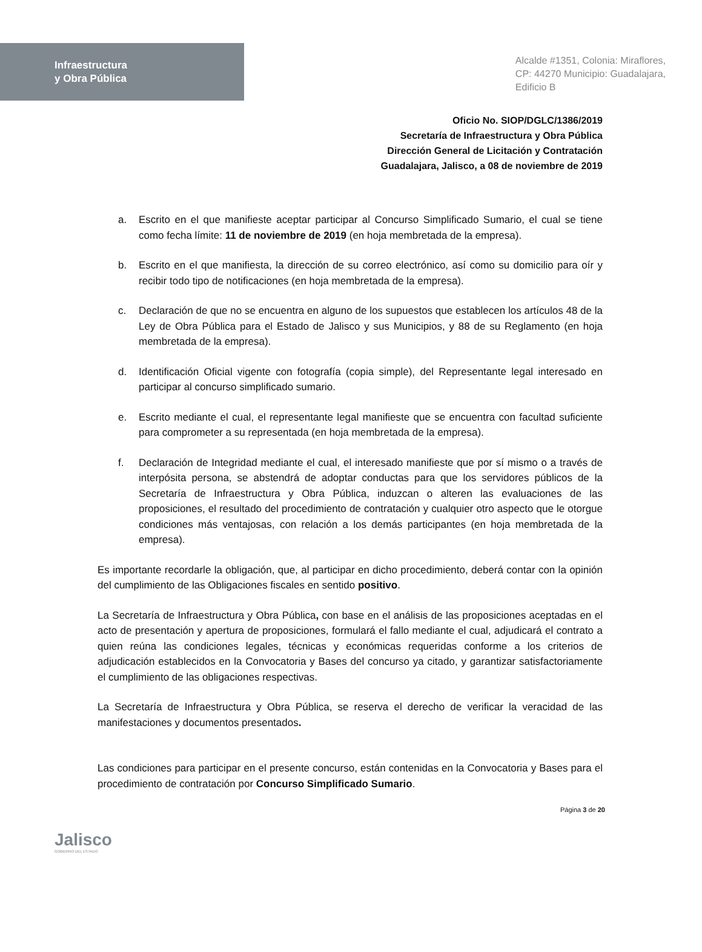Infraestructura
y Obra Pública
Alcalde #1351, Colonia: Miraflores,
CP: 44270 Municipio: Guadalajara,
Edificio B
Oficio No. SIOP/DGLC/1386/2019
Secretaría de Infraestructura y Obra Pública
Dirección General de Licitación y Contratación
Guadalajara, Jalisco, a 08 de noviembre de 2019
a. Escrito en el que manifieste aceptar participar al Concurso Simplificado Sumario, el cual se tiene como fecha límite: 11 de noviembre de 2019 (en hoja membretada de la empresa).
b. Escrito en el que manifiesta, la dirección de su correo electrónico, así como su domicilio para oír y recibir todo tipo de notificaciones (en hoja membretada de la empresa).
c. Declaración de que no se encuentra en alguno de los supuestos que establecen los artículos 48 de la Ley de Obra Pública para el Estado de Jalisco y sus Municipios, y 88 de su Reglamento (en hoja membretada de la empresa).
d. Identificación Oficial vigente con fotografía (copia simple), del Representante legal interesado en participar al concurso simplificado sumario.
e. Escrito mediante el cual, el representante legal manifieste que se encuentra con facultad suficiente para comprometer a su representada (en hoja membretada de la empresa).
f. Declaración de Integridad mediante el cual, el interesado manifieste que por sí mismo o a través de interpósita persona, se abstendrá de adoptar conductas para que los servidores públicos de la Secretaría de Infraestructura y Obra Pública, induzcan o alteren las evaluaciones de las proposiciones, el resultado del procedimiento de contratación y cualquier otro aspecto que le otorgue condiciones más ventajosas, con relación a los demás participantes (en hoja membretada de la empresa).
Es importante recordarle la obligación, que, al participar en dicho procedimiento, deberá contar con la opinión del cumplimiento de las Obligaciones fiscales en sentido positivo.
La Secretaría de Infraestructura y Obra Pública, con base en el análisis de las proposiciones aceptadas en el acto de presentación y apertura de proposiciones, formulará el fallo mediante el cual, adjudicará el contrato a quien reúna las condiciones legales, técnicas y económicas requeridas conforme a los criterios de adjudicación establecidos en la Convocatoria y Bases del concurso ya citado, y garantizar satisfactoriamente el cumplimiento de las obligaciones respectivas.
La Secretaría de Infraestructura y Obra Pública, se reserva el derecho de verificar la veracidad de las manifestaciones y documentos presentados.
Las condiciones para participar en el presente concurso, están contenidas en la Convocatoria y Bases para el procedimiento de contratación por Concurso Simplificado Sumario.
Jalisco
GOBIERNO DEL ESTADO
Página 3 de 20